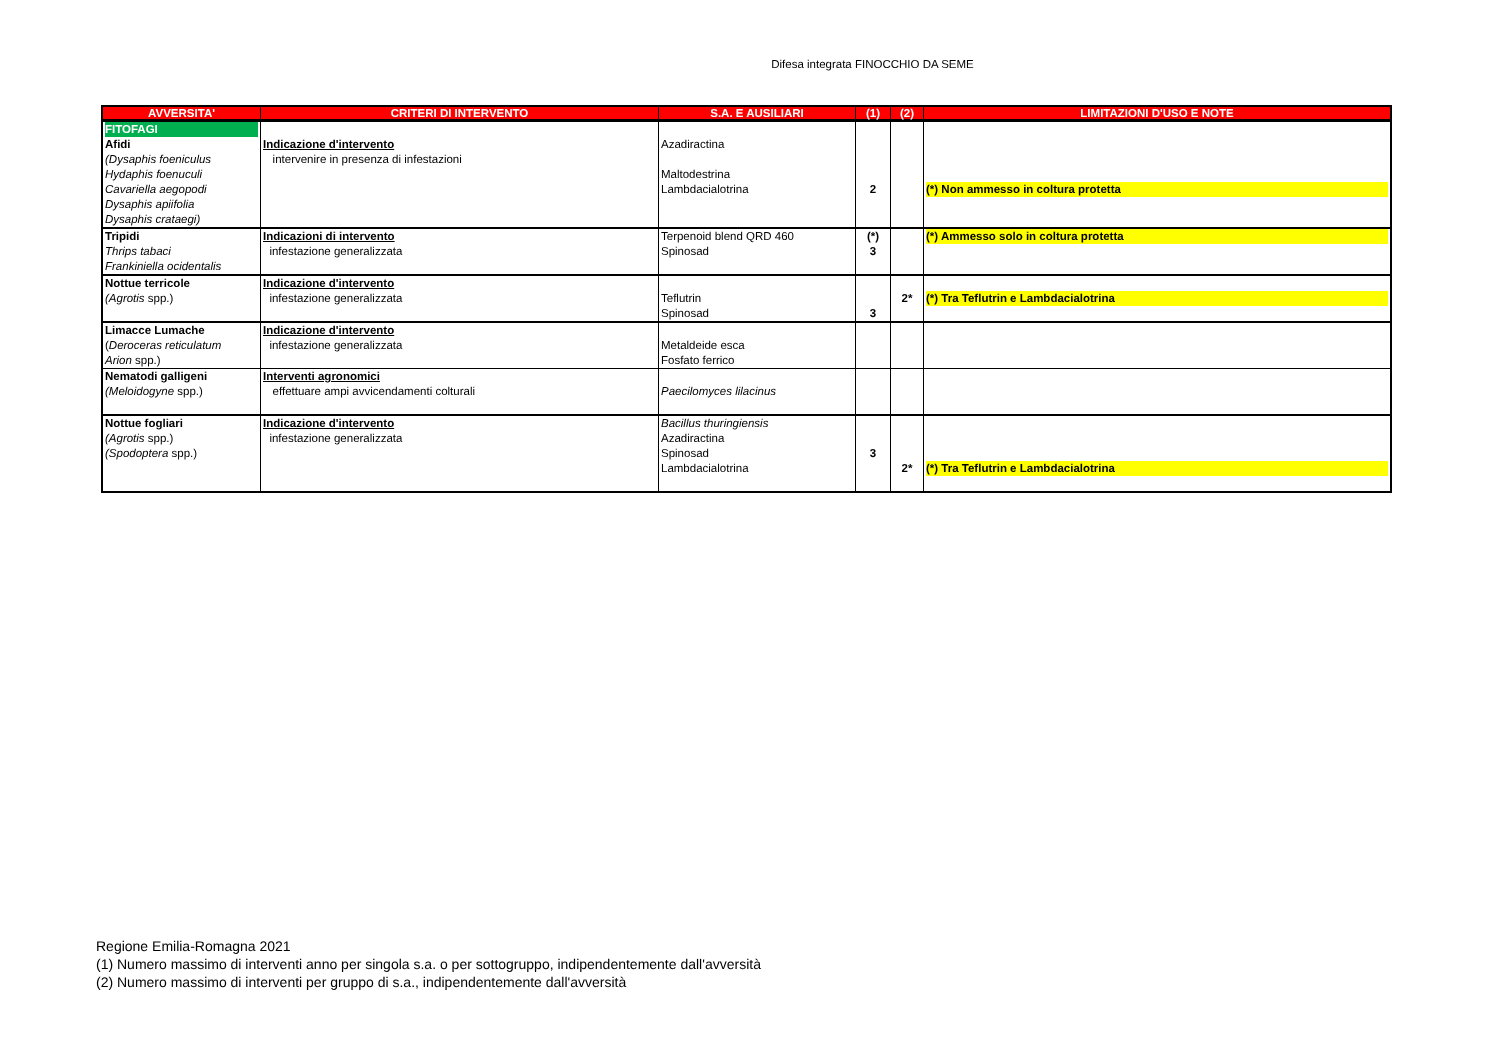Difesa integrata FINOCCHIO DA SEME
| AVVERSITA' | CRITERI DI INTERVENTO | S.A. E AUSILIARI | (1) | (2) | LIMITAZIONI D'USO E NOTE |
| --- | --- | --- | --- | --- | --- |
| FITOFAGI Afidi (Dysaphis foeniculus Hydaphis foenuculi Cavariella aegopodi Dysaphis apiifolia Dysaphis crataegi) | Indicazione d'intervento intervenire in presenza di infestazioni | Azadiractina Maltodestrina Lambdacialotrina | 2 | | (*) Non ammesso in coltura protetta |
| Tripidi Thrips tabaci Frankiniella ocidentalis | Indicazioni di intervento infestazione generalizzata | Terpenoid blend QRD 460 Spinosad | (*) 3 | | (*) Ammesso solo in coltura protetta |
| Nottue terricole (Agrotis spp.) | Indicazione d'intervento infestazione generalizzata | Teflutrin Spinosad | 3 | 2* | (*) Tra Teflutrin e Lambdacialotrina |
| Limacce Lumache ( Deroceras reticulatum Arion spp.) | Indicazione d'intervento infestazione generalizzata | Metaldeide esca Fosfato ferrico | | | |
| Nematodi galligeni (Meloidogyne spp.) | Interventi agronomici effettuare ampi avvicendamenti colturali | Paecilomyces lilacinus | | | |
| Nottue fogliari (Agrotis spp.) (Spodoptera spp.) | Indicazione d'intervento infestazione generalizzata | Bacillus thuringiensis Azadiractina Spinosad Lambdacialotrina | 3 | 2* | (*) Tra Teflutrin e Lambdacialotrina |
Regione Emilia-Romagna 2021
(1) Numero massimo di interventi anno per singola s.a. o per sottogruppo, indipendentemente dall'avversità
(2) Numero massimo di interventi per gruppo di s.a., indipendentemente dall'avversità